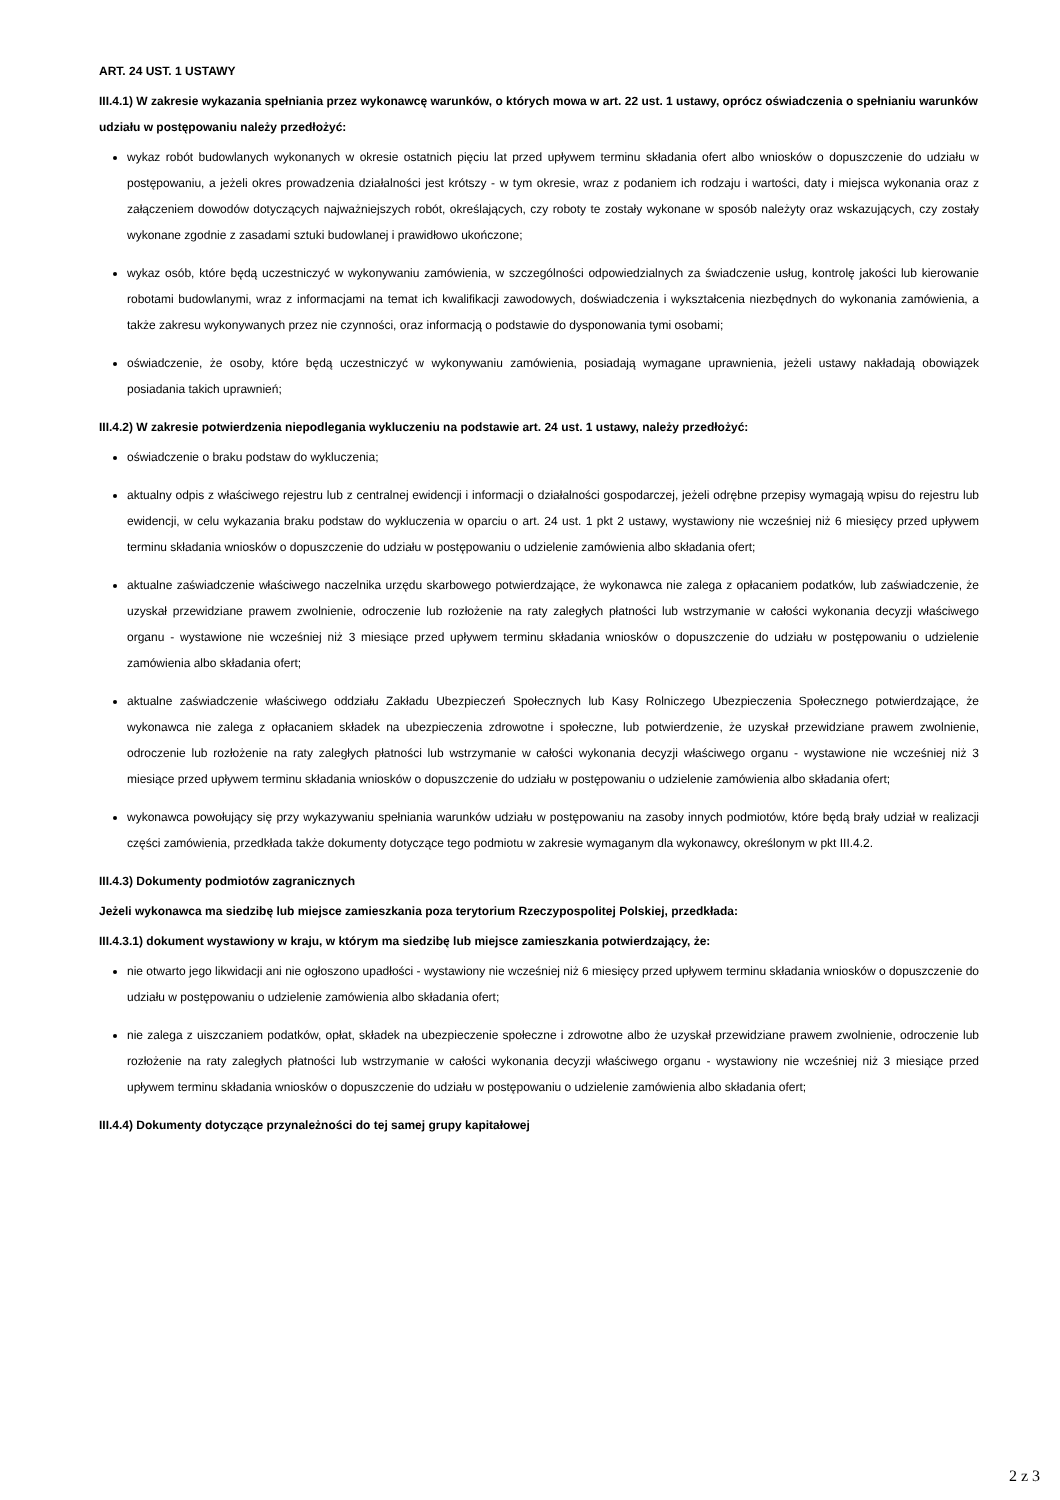ART. 24 UST. 1 USTAWY
III.4.1) W zakresie wykazania spełniania przez wykonawcę warunków, o których mowa w art. 22 ust. 1 ustawy, oprócz oświadczenia o spełnianiu warunków udziału w postępowaniu należy przedłożyć:
wykaz robót budowlanych wykonanych w okresie ostatnich pięciu lat przed upływem terminu składania ofert albo wniosków o dopuszczenie do udziału w postępowaniu, a jeżeli okres prowadzenia działalności jest krótszy - w tym okresie, wraz z podaniem ich rodzaju i wartości, daty i miejsca wykonania oraz z załączeniem dowodów dotyczących najważniejszych robót, określających, czy roboty te zostały wykonane w sposób należyty oraz wskazujących, czy zostały wykonane zgodnie z zasadami sztuki budowlanej i prawidłowo ukończone;
wykaz osób, które będą uczestniczyć w wykonywaniu zamówienia, w szczególności odpowiedzialnych za świadczenie usług, kontrolę jakości lub kierowanie robotami budowlanymi, wraz z informacjami na temat ich kwalifikacji zawodowych, doświadczenia i wykształcenia niezbędnych do wykonania zamówienia, a także zakresu wykonywanych przez nie czynności, oraz informacją o podstawie do dysponowania tymi osobami;
oświadczenie, że osoby, które będą uczestniczyć w wykonywaniu zamówienia, posiadają wymagane uprawnienia, jeżeli ustawy nakładają obowiązek posiadania takich uprawnień;
III.4.2) W zakresie potwierdzenia niepodlegania wykluczeniu na podstawie art. 24 ust. 1 ustawy, należy przedłożyć:
oświadczenie o braku podstaw do wykluczenia;
aktualny odpis z właściwego rejestru lub z centralnej ewidencji i informacji o działalności gospodarczej, jeżeli odrębne przepisy wymagają wpisu do rejestru lub ewidencji, w celu wykazania braku podstaw do wykluczenia w oparciu o art. 24 ust. 1 pkt 2 ustawy, wystawiony nie wcześniej niż 6 miesięcy przed upływem terminu składania wniosków o dopuszczenie do udziału w postępowaniu o udzielenie zamówienia albo składania ofert;
aktualne zaświadczenie właściwego naczelnika urzędu skarbowego potwierdzające, że wykonawca nie zalega z opłacaniem podatków, lub zaświadczenie, że uzyskał przewidziane prawem zwolnienie, odroczenie lub rozłożenie na raty zaległych płatności lub wstrzymanie w całości wykonania decyzji właściwego organu - wystawione nie wcześniej niż 3 miesiące przed upływem terminu składania wniosków o dopuszczenie do udziału w postępowaniu o udzielenie zamówienia albo składania ofert;
aktualne zaświadczenie właściwego oddziału Zakładu Ubezpieczeń Społecznych lub Kasy Rolniczego Ubezpieczenia Społecznego potwierdzające, że wykonawca nie zalega z opłacaniem składek na ubezpieczenia zdrowotne i społeczne, lub potwierdzenie, że uzyskał przewidziane prawem zwolnienie, odroczenie lub rozłożenie na raty zaległych płatności lub wstrzymanie w całości wykonania decyzji właściwego organu - wystawione nie wcześniej niż 3 miesiące przed upływem terminu składania wniosków o dopuszczenie do udziału w postępowaniu o udzielenie zamówienia albo składania ofert;
wykonawca powołujący się przy wykazywaniu spełniania warunków udziału w postępowaniu na zasoby innych podmiotów, które będą brały udział w realizacji części zamówienia, przedkłada także dokumenty dotyczące tego podmiotu w zakresie wymaganym dla wykonawcy, określonym w pkt III.4.2.
III.4.3) Dokumenty podmiotów zagranicznych
Jeżeli wykonawca ma siedzibę lub miejsce zamieszkania poza terytorium Rzeczypospolitej Polskiej, przedkłada:
III.4.3.1) dokument wystawiony w kraju, w którym ma siedzibę lub miejsce zamieszkania potwierdzający, że:
nie otwarto jego likwidacji ani nie ogłoszono upadłości - wystawiony nie wcześniej niż 6 miesięcy przed upływem terminu składania wniosków o dopuszczenie do udziału w postępowaniu o udzielenie zamówienia albo składania ofert;
nie zalega z uiszczaniem podatków, opłat, składek na ubezpieczenie społeczne i zdrowotne albo że uzyskał przewidziane prawem zwolnienie, odroczenie lub rozłożenie na raty zaległych płatności lub wstrzymanie w całości wykonania decyzji właściwego organu - wystawiony nie wcześniej niż 3 miesiące przed upływem terminu składania wniosków o dopuszczenie do udziału w postępowaniu o udzielenie zamówienia albo składania ofert;
III.4.4) Dokumenty dotyczące przynależności do tej samej grupy kapitałowej
2 z 3